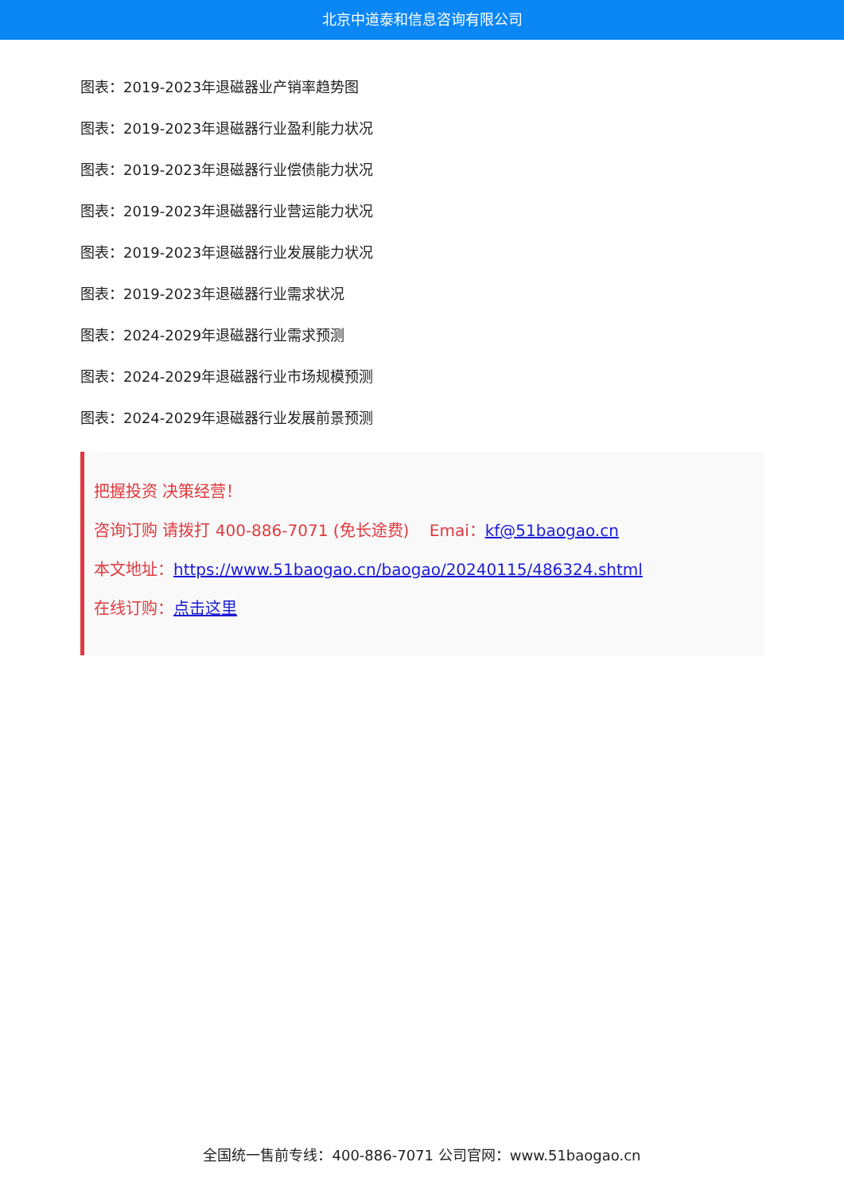北京中道泰和信息咨询有限公司
图表：2019-2023年退磁器业产销率趋势图
图表：2019-2023年退磁器行业盈利能力状况
图表：2019-2023年退磁器行业偿债能力状况
图表：2019-2023年退磁器行业营运能力状况
图表：2019-2023年退磁器行业发展能力状况
图表：2019-2023年退磁器行业需求状况
图表：2024-2029年退磁器行业需求预测
图表：2024-2029年退磁器行业市场规模预测
图表：2024-2029年退磁器行业发展前景预测
把握投资 决策经营！
咨询订购 请拨打 400-886-7071 (免长途费) Emai：kf@51baogao.cn
本文地址：https://www.51baogao.cn/baogao/20240115/486324.shtml
在线订购：点击这里
全国统一售前专线：400-886-7071 公司官网：www.51baogao.cn